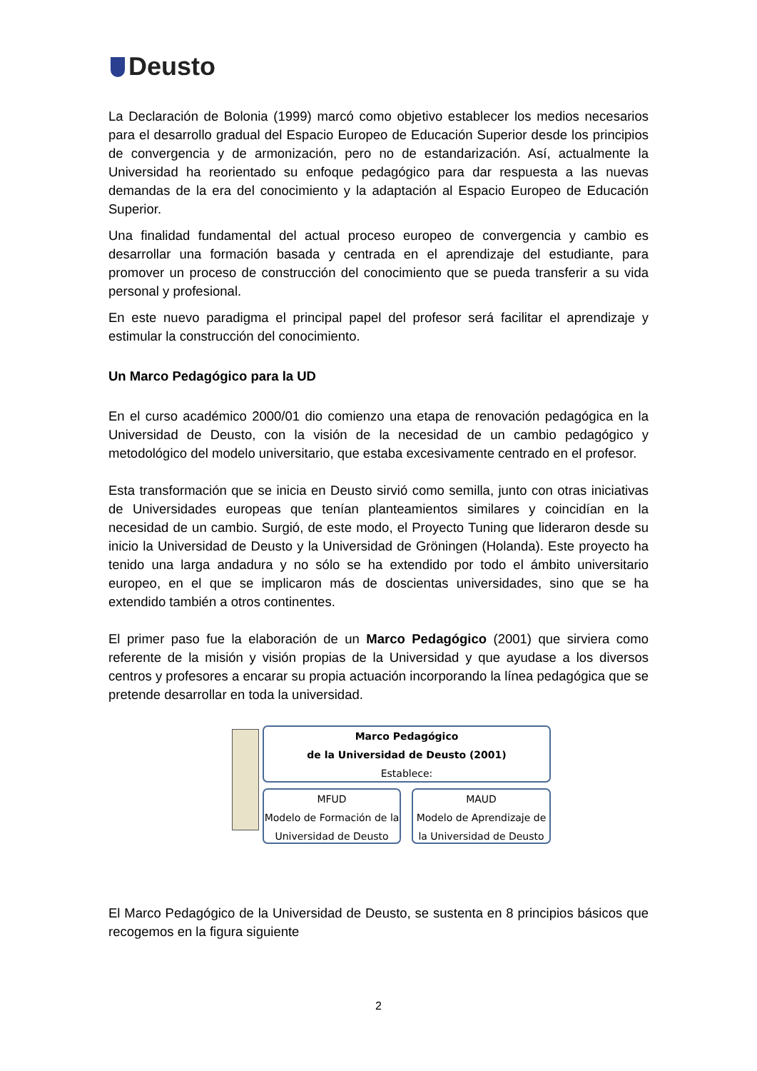Deusto
La Declaración de Bolonia (1999) marcó como objetivo establecer los medios necesarios para el desarrollo gradual del Espacio Europeo de Educación Superior desde los principios de convergencia y de armonización, pero no de estandarización. Así, actualmente la Universidad ha reorientado su enfoque pedagógico para dar respuesta a las nuevas demandas de la era del conocimiento y la adaptación al Espacio Europeo de Educación Superior.
Una finalidad fundamental del actual proceso europeo de convergencia y cambio es desarrollar una formación basada y centrada en el aprendizaje del estudiante, para promover un proceso de construcción del conocimiento que se pueda transferir a su vida personal y profesional.
En este nuevo paradigma el principal papel del profesor será facilitar el aprendizaje y estimular la construcción del conocimiento.
Un Marco Pedagógico para la UD
En el curso académico 2000/01 dio comienzo una etapa de renovación pedagógica en la Universidad de Deusto, con la visión de la necesidad de un cambio pedagógico y metodológico del modelo universitario, que estaba excesivamente centrado en el profesor.
Esta transformación que se inicia en Deusto sirvió como semilla, junto con otras iniciativas de Universidades europeas que tenían planteamientos similares y coincidían en la necesidad de un cambio. Surgió, de este modo, el Proyecto Tuning que lideraron desde su inicio la Universidad de Deusto y la Universidad de Gröningen (Holanda). Este proyecto ha tenido una larga andadura y no sólo se ha extendido por todo el ámbito universitario europeo, en el que se implicaron más de doscientas universidades, sino que se ha extendido también a otros continentes.
El primer paso fue la elaboración de un Marco Pedagógico (2001) que sirviera como referente de la misión y visión propias de la Universidad y que ayudase a los diversos centros y profesores a encarar su propia actuación incorporando la línea pedagógica que se pretende desarrollar en toda la universidad.
Marco Pedagógico
de la Universidad de Deusto (2001)
Establece:
MFUD
Modelo de Formación de la Universidad de Deusto
MAUD
Modelo de Aprendizaje de la Universidad de Deusto
El Marco Pedagógico de la Universidad de Deusto, se sustenta en 8 principios básicos que recogemos en la figura siguiente
2